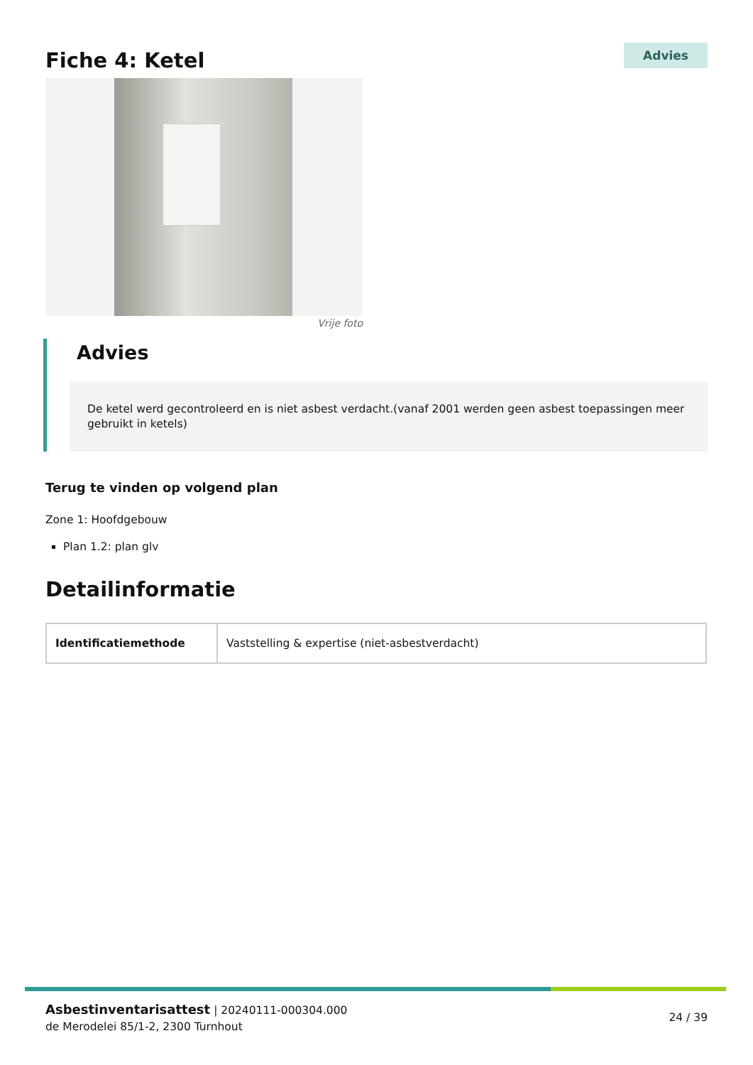Fiche 4: Ketel
Advies
Vrije foto
Advies
De ketel werd gecontroleerd en is niet asbest verdacht.(vanaf 2001 werden geen asbest toepassingen meer gebruikt in ketels)
Terug te vinden op volgend plan
Zone 1: Hoofdgebouw
Plan 1.2: plan glv
Detailinformatie
| Identificatiemethode | Vaststelling & expertise (niet-asbestverdacht) |
Asbestinventarisattest | 20240111-000304.000
de Merodelei 85/1-2, 2300 Turnhout
24 / 39